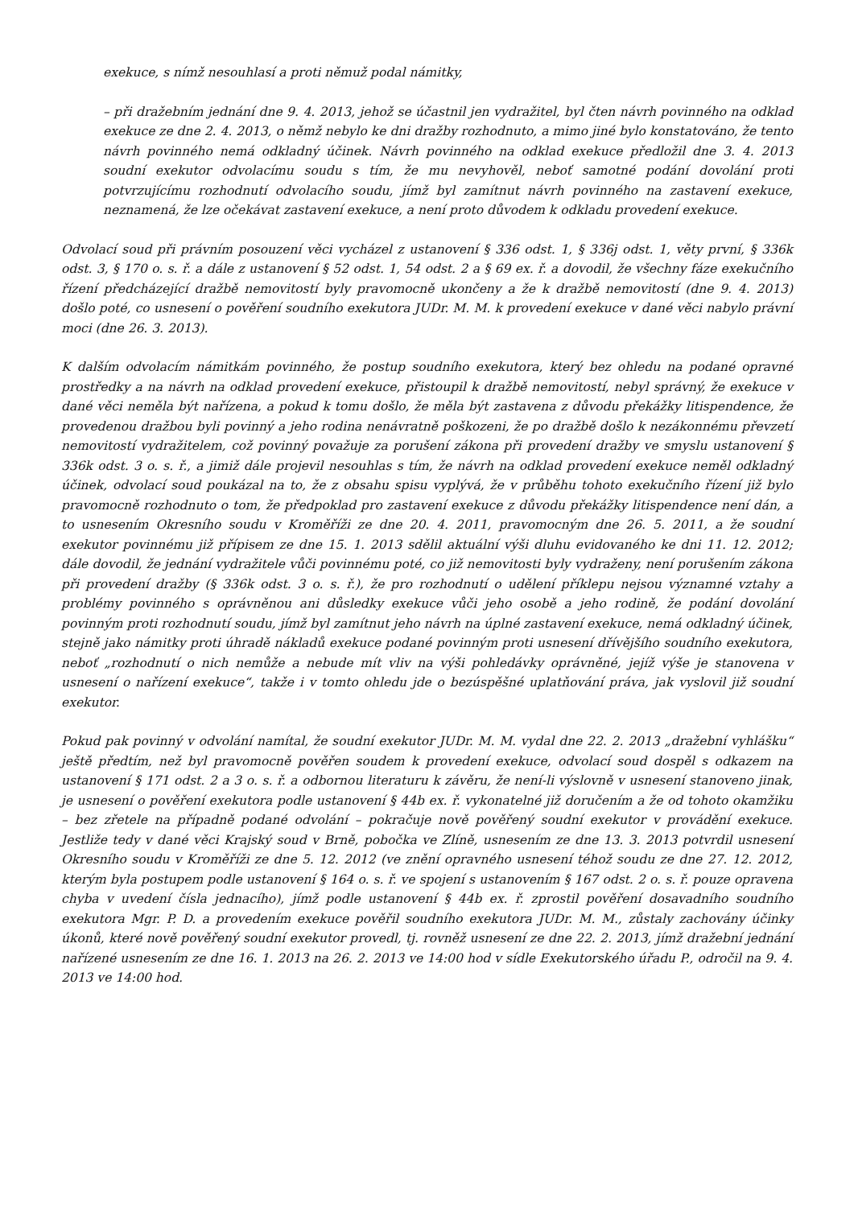exekuce, s nímž nesouhlasí a proti němuž podal námitky,
– při dražebním jednání dne 9. 4. 2013, jehož se účastnil jen vydražitel, byl čten návrh povinného na odklad exekuce ze dne 2. 4. 2013, o němž nebylo ke dni dražby rozhodnuto, a mimo jiné bylo konstatováno, že tento návrh povinného nemá odkladný účinek. Návrh povinného na odklad exekuce předložil dne 3. 4. 2013 soudní exekutor odvolacímu soudu s tím, že mu nevyhověl, neboť samotné podání dovolání proti potvrzujícímu rozhodnutí odvolacího soudu, jímž byl zamítnut návrh povinného na zastavení exekuce, neznamená, že lze očekávat zastavení exekuce, a není proto důvodem k odkladu provedení exekuce.
Odvolací soud při právním posouzení věci vycházel z ustanovení § 336 odst. 1, § 336j odst. 1, věty první, § 336k odst. 3, § 170 o. s. ř. a dále z ustanovení § 52 odst. 1, 54 odst. 2 a § 69 ex. ř. a dovodil, že všechny fáze exekučního řízení předcházející dražbě nemovitostí byly pravomocně ukončeny a že k dražbě nemovitostí (dne 9. 4. 2013) došlo poté, co usnesení o pověření soudního exekutora JUDr. M. M. k provedení exekuce v dané věci nabylo právní moci (dne 26. 3. 2013).
K dalším odvolacím námitkám povinného, že postup soudního exekutora, který bez ohledu na podané opravné prostředky a na návrh na odklad provedení exekuce, přistoupil k dražbě nemovitostí, nebyl správný, že exekuce v dané věci neměla být nařízena, a pokud k tomu došlo, že měla být zastavena z důvodu překážky litispendence, že provedenou dražbou byli povinný a jeho rodina nenávratně poškozeni, že po dražbě došlo k nezákonnému převzetí nemovitostí vydražitelem, což povinný považuje za porušení zákona při provedení dražby ve smyslu ustanovení § 336k odst. 3 o. s. ř., a jimiž dále projevil nesouhlas s tím, že návrh na odklad provedení exekuce neměl odkladný účinek, odvolací soud poukázal na to, že z obsahu spisu vyplývá, že v průběhu tohoto exekučního řízení již bylo pravomocně rozhodnuto o tom, že předpoklad pro zastavení exekuce z důvodu překážky litispendence není dán, a to usnesením Okresního soudu v Kroměříži ze dne 20. 4. 2011, pravomocným dne 26. 5. 2011, a že soudní exekutor povinnému již přípisem ze dne 15. 1. 2013 sdělil aktuální výši dluhu evidovaného ke dni 11. 12. 2012; dále dovodil, že jednání vydražitele vůči povinnému poté, co již nemovitosti byly vydraženy, není porušením zákona při provedení dražby (§ 336k odst. 3 o. s. ř.), že pro rozhodnutí o udělení příklepu nejsou významné vztahy a problémy povinného s oprávněnou ani důsledky exekuce vůči jeho osobě a jeho rodině, že podání dovolání povinným proti rozhodnutí soudu, jímž byl zamítnut jeho návrh na úplné zastavení exekuce, nemá odkladný účinek, stejně jako námitky proti úhradě nákladů exekuce podané povinným proti usnesení dřívějšího soudního exekutora, neboť „rozhodnutí o nich nemůže a nebude mít vliv na výši pohledávky oprávněné, jejíž výše je stanovena v usnesení o nařízení exekuce“, takže i v tomto ohledu jde o bezúspěšné uplatňování práva, jak vyslovil již soudní exekutor.
Pokud pak povinný v odvolání namítal, že soudní exekutor JUDr. M. M. vydal dne 22. 2. 2013 „dražební vyhlášku“ ještě předtím, než byl pravomocně pověřen soudem k provedení exekuce, odvolací soud dospěl s odkazem na ustanovení § 171 odst. 2 a 3 o. s. ř. a odbornou literaturu k závěru, že není-li výslovně v usnesení stanoveno jinak, je usnesení o pověření exekutora podle ustanovení § 44b ex. ř. vykonatelné již doručením a že od tohoto okamžiku – bez zřetele na případně podané odvolání – pokračuje nově pověřený soudní exekutor v provádění exekuce. Jestliže tedy v dané věci Krajský soud v Brně, pobočka ve Zlíně, usnesením ze dne 13. 3. 2013 potvrdil usnesení Okresního soudu v Kroměříži ze dne 5. 12. 2012 (ve znění opravného usnesení téhož soudu ze dne 27. 12. 2012, kterým byla postupem podle ustanovení § 164 o. s. ř. ve spojení s ustanovením § 167 odst. 2 o. s. ř. pouze opravena chyba v uvedení čísla jednacího), jímž podle ustanovení § 44b ex. ř. zprostil pověření dosavadního soudního exekutora Mgr. P. D. a provedením exekuce pověřil soudního exekutora JUDr. M. M., zůstaly zachovány účinky úkonů, které nově pověřený soudní exekutor provedl, tj. rovněž usnesení ze dne 22. 2. 2013, jímž dražební jednání nařízené usnesením ze dne 16. 1. 2013 na 26. 2. 2013 ve 14:00 hod v sídle Exekutorského úřadu P., odročil na 9. 4. 2013 ve 14:00 hod.